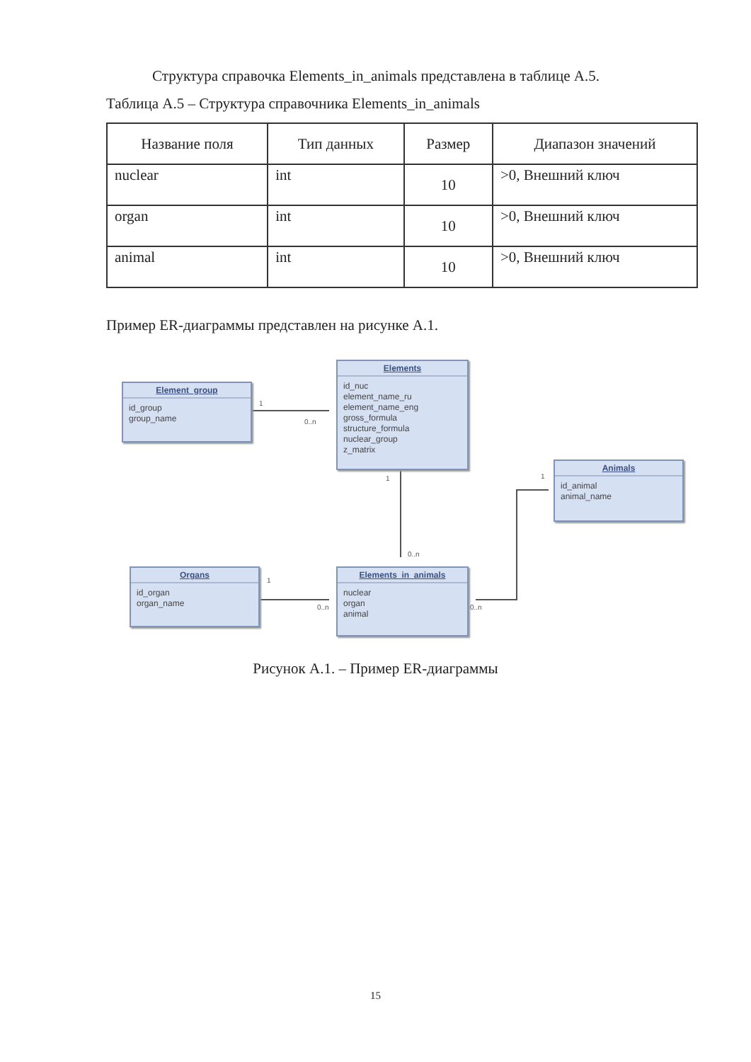Структура справочка Elements_in_animals представлена в таблице А.5.
Таблица А.5 – Структура справочника Elements_in_animals
| Название поля | Тип данных | Размер | Диапазон значений |
| --- | --- | --- | --- |
| nuclear | int | 10 | >0, Внешний ключ |
| organ | int | 10 | >0, Внешний ключ |
| animal | int | 10 | >0, Внешний ключ |
Пример ER-диаграммы представлен на рисунке А.1.
Element_group
id_group
group_name
Elements
id_nuc
element_name_ru
element_name_eng
gross_formula
structure_formula
nuclear_group
z_matrix
Animals
id_animal
animal_name
Organs
id_organ
organ_name
Elements_in_animals
nuclear
organ
animal
1
0..n
1
0..n
1
1
0..n 0..n
Рисунок А.1. – Пример ER-диаграммы
15